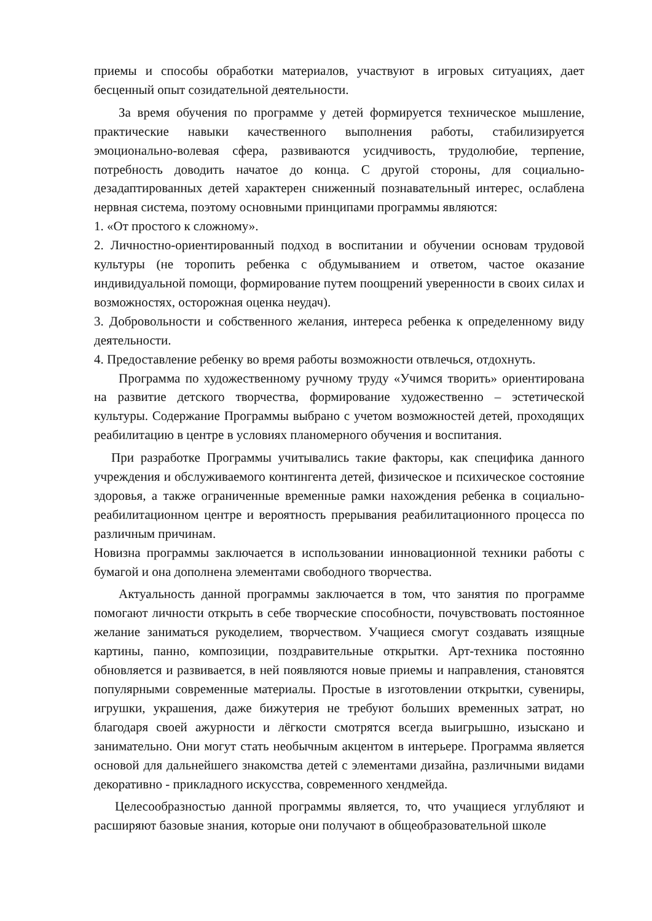приемы и способы обработки материалов, участвуют в игровых ситуациях, дает бесценный опыт созидательной деятельности.
За время обучения по программе у детей формируется техническое мышление, практические навыки качественного выполнения работы, стабилизируется эмоционально-волевая сфера, развиваются усидчивость, трудолюбие, терпение, потребность доводить начатое до конца. С другой стороны, для социально-дезадаптированных детей характерен сниженный познавательный интерес, ослаблена нервная система, поэтому основными принципами программы являются:
1. «От простого к сложному».
2. Личностно-ориентированный подход в воспитании и обучении основам трудовой культуры (не торопить ребенка с обдумыванием и ответом, частое оказание индивидуальной помощи, формирование путем поощрений уверенности в своих силах и возможностях, осторожная оценка неудач).
3. Добровольности и собственного желания, интереса ребенка к определенному виду деятельности.
4. Предоставление ребенку во время работы возможности отвлечься, отдохнуть.
Программа по художественному ручному труду «Учимся творить» ориентирована на развитие детского творчества, формирование художественно – эстетической культуры. Содержание Программы выбрано с учетом возможностей детей, проходящих реабилитацию в центре в условиях планомерного обучения и воспитания.
При разработке Программы учитывались такие факторы, как специфика данного учреждения и обслуживаемого контингента детей, физическое и психическое состояние здоровья, а также ограниченные временные рамки нахождения ребенка в социально-реабилитационном центре и вероятность прерывания реабилитационного процесса по различным причинам.
Новизна программы заключается в использовании инновационной техники работы с бумагой и она дополнена элементами свободного творчества.
Актуальность данной программы заключается в том, что занятия по программе помогают личности открыть в себе творческие способности, почувствовать постоянное желание заниматься рукоделием, творчеством. Учащиеся смогут создавать изящные картины, панно, композиции, поздравительные открытки. Арт-техника постоянно обновляется и развивается, в ней появляются новые приемы и направления, становятся популярными современные материалы. Простые в изготовлении открытки, сувениры, игрушки, украшения, даже бижутерия не требуют больших временных затрат, но благодаря своей ажурности и лёгкости смотрятся всегда выигрышно, изыскано и занимательно. Они могут стать необычным акцентом в интерьере. Программа является основой для дальнейшего знакомства детей с элементами дизайна, различными видами декоративно - прикладного искусства, современного хендмейда.
Целесообразностью данной программы является, то, что учащиеся углубляют и расширяют базовые знания, которые они получают в общеобразовательной школе